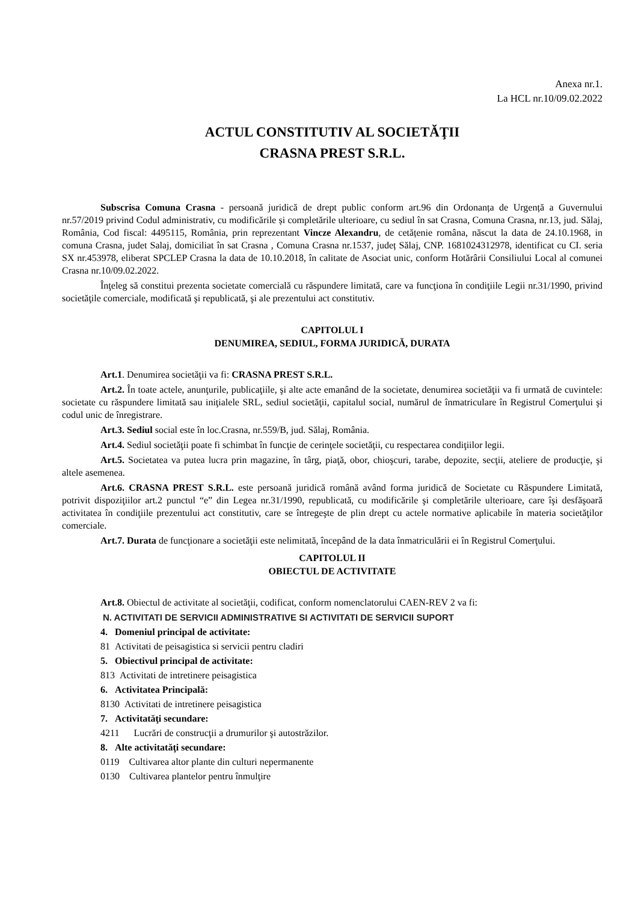Anexa nr.1.
La HCL nr.10/09.02.2022
ACTUL CONSTITUTIV AL SOCIETĂŢII
CRASNA PREST S.R.L.
Subscrisa Comuna Crasna - persoană juridică de drept public conform art.96 din Ordonanța de Urgență a Guvernului nr.57/2019 privind Codul administrativ, cu modificările și completările ulterioare, cu sediul în sat Crasna, Comuna Crasna, nr.13, jud. Sălaj, România, Cod fiscal: 4495115, România, prin reprezentant Vincze Alexandru, de cetățenie româna, născut la data de 24.10.1968, in comuna Crasna, judet Salaj, domiciliat în sat Crasna , Comuna Crasna nr.1537, județ Sălaj, CNP. 1681024312978, identificat cu CI. seria SX nr.453978, eliberat SPCLEP Crasna la data de 10.10.2018, în calitate de Asociat unic, conform Hotărârii Consiliului Local al comunei Crasna nr.10/09.02.2022.
Înţeleg să constitui prezenta societate comercială cu răspundere limitată, care va funcţiona în condiţiile Legii nr.31/1990, privind societăţile comerciale, modificată şi republicată, şi ale prezentului act constitutiv.
CAPITOLUL I
DENUMIREA, SEDIUL, FORMA JURIDICĂ, DURATA
Art.1. Denumirea societăţii va fi: CRASNA PREST S.R.L.
Art.2. În toate actele, anunţurile, publicaţiile, şi alte acte emanând de la societate, denumirea societăţii va fi urmată de cuvintele: societate cu răspundere limitată sau iniţialele SRL, sediul societăţii, capitalul social, numărul de înmatriculare în Registrul Comerţului şi codul unic de înregistrare.
Art.3. Sediul social este în loc.Crasna, nr.559/B, jud. Sălaj, România.
Art.4. Sediul societăţii poate fi schimbat în funcţie de cerinţele societăţii, cu respectarea condiţiilor legii.
Art.5. Societatea va putea lucra prin magazine, în târg, piaţă, obor, chioşcuri, tarabe, depozite, secţii, ateliere de producţie, şi altele asemenea.
Art.6. CRASNA PREST S.R.L. este persoană juridică română având forma juridică de Societate cu Răspundere Limitată, potrivit dispoziţiilor art.2 punctul “e” din Legea nr.31/1990, republicată, cu modificările şi completările ulterioare, care îşi desfăşoară activitatea în condiţiile prezentului act constitutiv, care se întregeşte de plin drept cu actele normative aplicabile în materia societăţilor comerciale.
Art.7. Durata de funcţionare a societăţii este nelimitată, începând de la data înmatriculării ei în Registrul Comerţului.
CAPITOLUL II
OBIECTUL DE ACTIVITATE
Art.8. Obiectul de activitate al societăţii, codificat, conform nomenclatorului CAEN-REV 2 va fi:
N. ACTIVITATI DE SERVICII ADMINISTRATIVE SI ACTIVITATI DE SERVICII SUPORT
4. Domeniul principal de activitate:
81 Activitati de peisagistica si servicii pentru cladiri
5. Obiectivul principal de activitate:
813 Activitati de intretinere peisagistica
6. Activitatea Principală:
8130 Activitati de intretinere peisagistica
7. Activitatăţi secundare:
4211 Lucrări de construcţii a drumurilor şi autostrăzilor.
8. Alte activitatăţi secundare:
0119 Cultivarea altor plante din culturi nepermanente
0130 Cultivarea plantelor pentru înmulţire